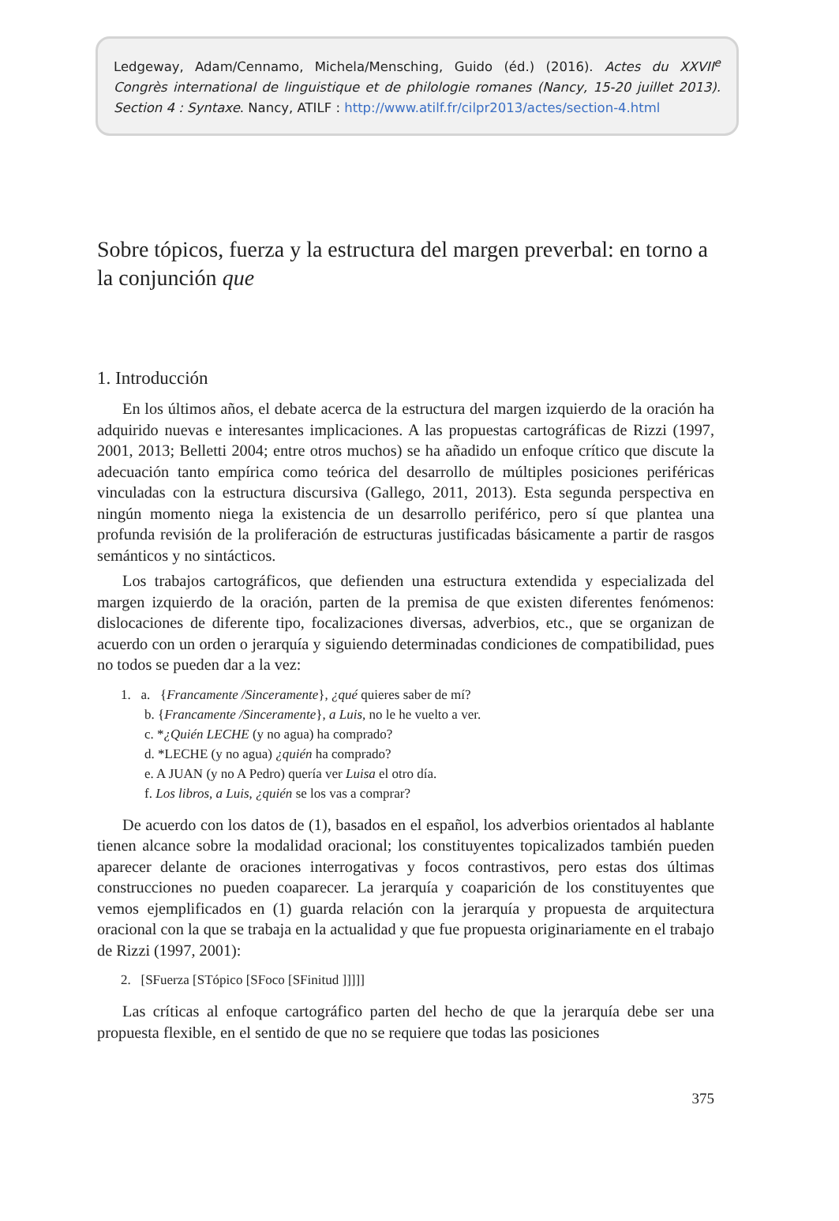Ledgeway, Adam/Cennamo, Michela/Mensching, Guido (éd.) (2016). Actes du XXVII<sup>e</sup> Congrès international de linguistique et de philologie romanes (Nancy, 15-20 juillet 2013). Section 4 : Syntaxe. Nancy, ATILF : http://www.atilf.fr/cilpr2013/actes/section-4.html
Sobre tópicos, fuerza y la estructura del margen preverbal: en torno a la conjunción que
1. Introducción
En los últimos años, el debate acerca de la estructura del margen izquierdo de la oración ha adquirido nuevas e interesantes implicaciones. A las propuestas cartográficas de Rizzi (1997, 2001, 2013; Belletti 2004; entre otros muchos) se ha añadido un enfoque crítico que discute la adecuación tanto empírica como teórica del desarrollo de múltiples posiciones periféricas vinculadas con la estructura discursiva (Gallego, 2011, 2013). Esta segunda perspectiva en ningún momento niega la existencia de un desarrollo periférico, pero sí que plantea una profunda revisión de la proliferación de estructuras justificadas básicamente a partir de rasgos semánticos y no sintácticos.
Los trabajos cartográficos, que defienden una estructura extendida y especializada del margen izquierdo de la oración, parten de la premisa de que existen diferentes fenómenos: dislocaciones de diferente tipo, focalizaciones diversas, adverbios, etc., que se organizan de acuerdo con un orden o jerarquía y siguiendo determinadas condiciones de compatibilidad, pues no todos se pueden dar a la vez:
1. a. {Francamente /Sinceramente}, ¿qué quieres saber de mí?
b. {Francamente /Sinceramente}, a Luis, no le he vuelto a ver.
c. *¿Quién LECHE (y no agua) ha comprado?
d. *LECHE (y no agua) ¿quién ha comprado?
e. A JUAN (y no A Pedro) quería ver Luisa el otro día.
f. Los libros, a Luis, ¿quién se los vas a comprar?
De acuerdo con los datos de (1), basados en el español, los adverbios orientados al hablante tienen alcance sobre la modalidad oracional; los constituyentes topicalizados también pueden aparecer delante de oraciones interrogativas y focos contrastivos, pero estas dos últimas construcciones no pueden coaparecer. La jerarquía y coaparición de los constituyentes que vemos ejemplificados en (1) guarda relación con la jerarquía y propuesta de arquitectura oracional con la que se trabaja en la actualidad y que fue propuesta originariamente en el trabajo de Rizzi (1997, 2001):
2. [SFuerza [STópico [SFoco [SFinitud ]]]]]
Las críticas al enfoque cartográfico parten del hecho de que la jerarquía debe ser una propuesta flexible, en el sentido de que no se requiere que todas las posiciones
375